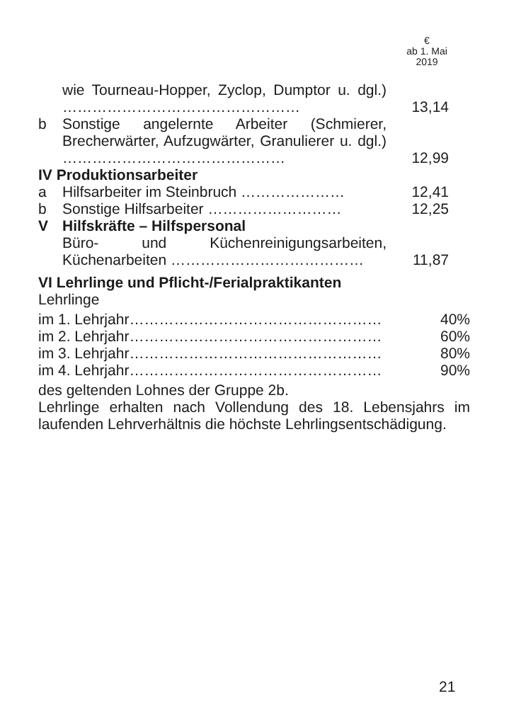€
ab 1. Mai
2019
| | wie Tourneau-Hopper, Zyclop, Dumptor u. dgl.) ………………………………………… | 13,14 |
| b | Sonstige angelernte Arbeiter (Schmierer, Brecherwärter, Aufzugwärter, Granulierer u. dgl.) ……………………………………… | 12,99 |
| IV Produktionsarbeiter | | |
| a | Hilfsarbeiter im Steinbruch ………………… | 12,41 |
| b | Sonstige Hilfsarbeiter ……………………… | 12,25 |
| V | Hilfskräfte – Hilfspersonal | |
| | Büro- und Küchenreinigungsarbeiten, Küchenarbeiten ………………………………… | 11,87 |
VI Lehrlinge und Pflicht-/Ferialpraktikanten
Lehrlinge
| im 1. Lehrjahr…………………………………………… | 40% |
| im 2. Lehrjahr…………………………………………… | 60% |
| im 3. Lehrjahr…………………………………………… | 80% |
| im 4. Lehrjahr…………………………………………… | 90% |
des geltenden Lohnes der Gruppe 2b.
Lehrlinge erhalten nach Vollendung des 18. Lebensjahrs im laufenden Lehrverhältnis die höchste Lehrlingsentschädigung.
21